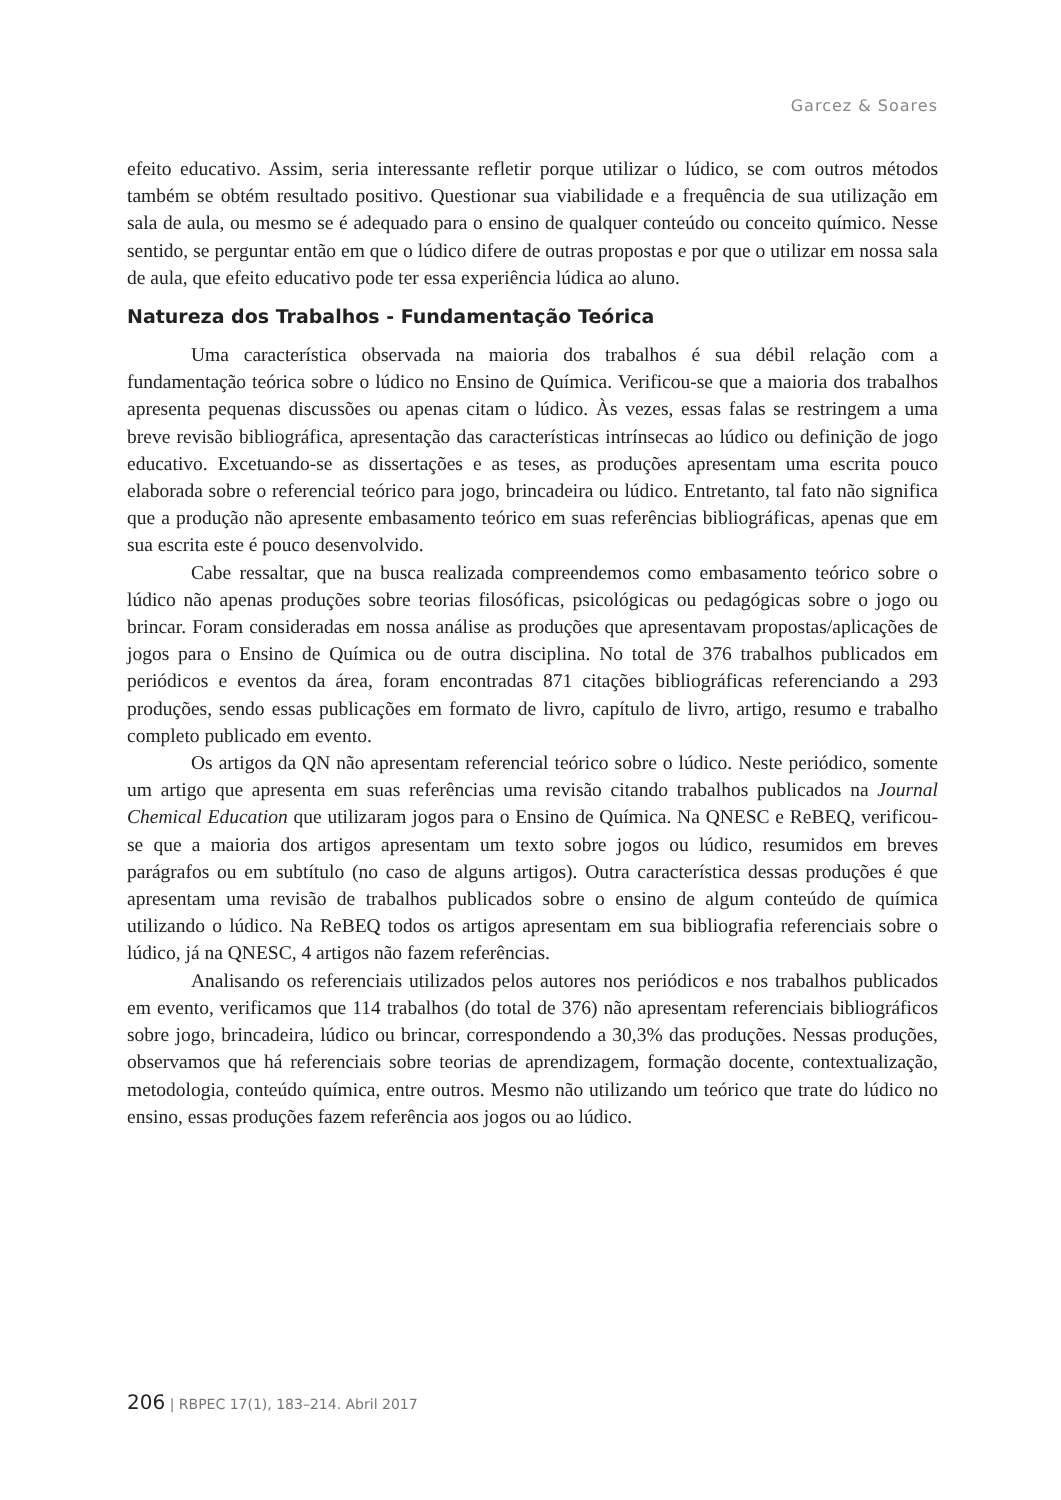Garcez & Soares
efeito educativo. Assim, seria interessante refletir porque utilizar o lúdico, se com outros métodos também se obtém resultado positivo. Questionar sua viabilidade e a frequência de sua utilização em sala de aula, ou mesmo se é adequado para o ensino de qualquer conteúdo ou conceito químico. Nesse sentido, se perguntar então em que o lúdico difere de outras propostas e por que o utilizar em nossa sala de aula, que efeito educativo pode ter essa experiência lúdica ao aluno.
Natureza dos Trabalhos - Fundamentação Teórica
Uma característica observada na maioria dos trabalhos é sua débil relação com a fundamentação teórica sobre o lúdico no Ensino de Química. Verificou-se que a maioria dos trabalhos apresenta pequenas discussões ou apenas citam o lúdico. Às vezes, essas falas se restringem a uma breve revisão bibliográfica, apresentação das características intrínsecas ao lúdico ou definição de jogo educativo. Excetuando-se as dissertações e as teses, as produções apresentam uma escrita pouco elaborada sobre o referencial teórico para jogo, brincadeira ou lúdico. Entretanto, tal fato não significa que a produção não apresente embasamento teórico em suas referências bibliográficas, apenas que em sua escrita este é pouco desenvolvido.
Cabe ressaltar, que na busca realizada compreendemos como embasamento teórico sobre o lúdico não apenas produções sobre teorias filosóficas, psicológicas ou pedagógicas sobre o jogo ou brincar. Foram consideradas em nossa análise as produções que apresentavam propostas/aplicações de jogos para o Ensino de Química ou de outra disciplina. No total de 376 trabalhos publicados em periódicos e eventos da área, foram encontradas 871 citações bibliográficas referenciando a 293 produções, sendo essas publicações em formato de livro, capítulo de livro, artigo, resumo e trabalho completo publicado em evento.
Os artigos da QN não apresentam referencial teórico sobre o lúdico. Neste periódico, somente um artigo que apresenta em suas referências uma revisão citando trabalhos publicados na Journal Chemical Education que utilizaram jogos para o Ensino de Química. Na QNESC e ReBEQ, verificou-se que a maioria dos artigos apresentam um texto sobre jogos ou lúdico, resumidos em breves parágrafos ou em subtítulo (no caso de alguns artigos). Outra característica dessas produções é que apresentam uma revisão de trabalhos publicados sobre o ensino de algum conteúdo de química utilizando o lúdico. Na ReBEQ todos os artigos apresentam em sua bibliografia referenciais sobre o lúdico, já na QNESC, 4 artigos não fazem referências.
Analisando os referenciais utilizados pelos autores nos periódicos e nos trabalhos publicados em evento, verificamos que 114 trabalhos (do total de 376) não apresentam referenciais bibliográficos sobre jogo, brincadeira, lúdico ou brincar, correspondendo a 30,3% das produções. Nessas produções, observamos que há referenciais sobre teorias de aprendizagem, formação docente, contextualização, metodologia, conteúdo química, entre outros. Mesmo não utilizando um teórico que trate do lúdico no ensino, essas produções fazem referência aos jogos ou ao lúdico.
206 | RBPEC 17(1), 183–214. Abril 2017